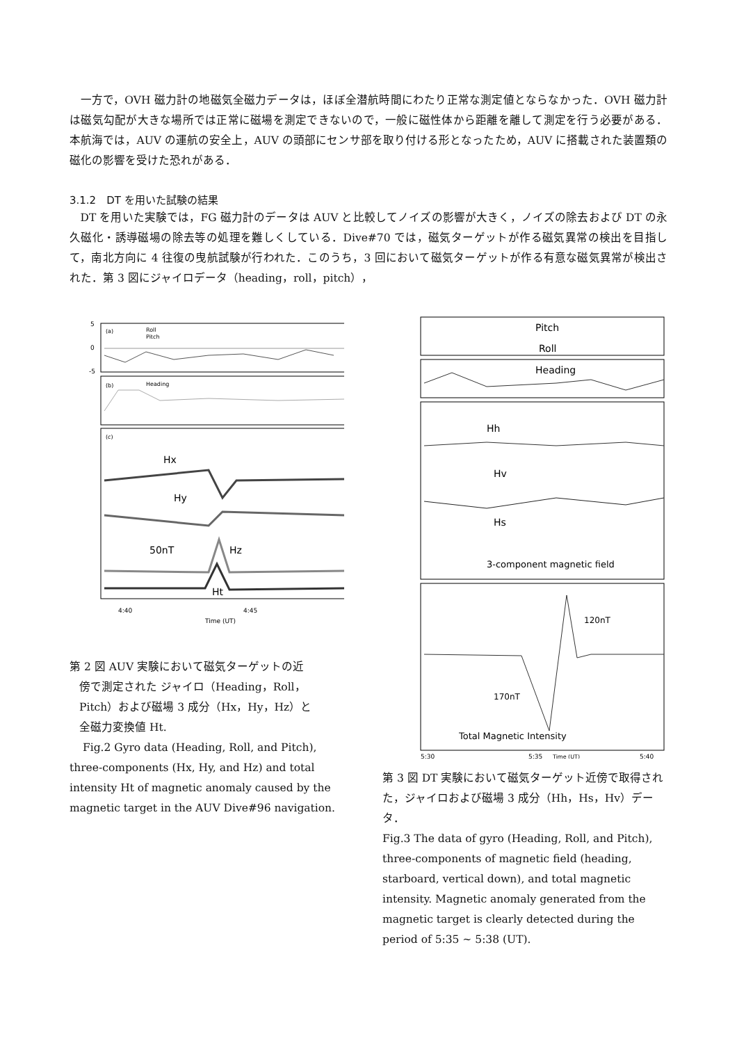一方で，OVH 磁力計の地磁気全磁力データは，ほぼ全潜航時間にわたり正常な測定値とならなかった．OVH 磁力計は磁気勾配が大きな場所では正常に磁場を測定できないので，一般に磁性体から距離を離して測定を行う必要がある．本航海では，AUV の運航の安全上，AUV の頭部にセンサ部を取り付ける形となったため，AUV に搭載された装置類の磁化の影響を受けた恐れがある．
3.1.2　DT を用いた試験の結果
DT を用いた実験では，FG 磁力計のデータは AUV と比較してノイズの影響が大きく，ノイズの除去および DT の永久磁化・誘導磁場の除去等の処理を難しくしている．Dive#70 では，磁気ターゲットが作る磁気異常の検出を目指して，南北方向に 4 往復の曳航試験が行われた．このうち，3 回において磁気ターゲットが作る有意な磁気異常が検出された．第 3 図にジャイロデータ（heading，roll，pitch），
5
0
-5
(a)
Roll
Pitch
(b)
Heading
(c)
Hx
Hy
50nT
Hz
Ht
4:40
4:45
Time (UT)
第 2 図 AUV 実験において磁気ターゲットの近
傍で測定された ジャイロ（Heading，Roll，
Pitch）および磁場 3 成分（Hx，Hy，Hz）と
全磁力変換値 Ht.
Fig.2 Gyro data (Heading, Roll, and Pitch), three-components (Hx, Hy, and Hz) and total intensity Ht of magnetic anomaly caused by the magnetic target in the AUV Dive#96 navigation.
Pitch
Roll
Heading
Hh
Hv
Hs
3-component magnetic field
120nT
170nT
Total Magnetic Intensity
5:30
5:35
Time (UT)
5:40
第 3 図 DT 実験において磁気ターゲット近傍で取得された，ジャイロおよび磁場 3 成分（Hh，Hs，Hv）データ．
Fig.3 The data of gyro (Heading, Roll, and Pitch), three-components of magnetic field (heading, starboard, vertical down), and total magnetic intensity. Magnetic anomaly generated from the magnetic target is clearly detected during the period of 5:35 ~ 5:38 (UT).